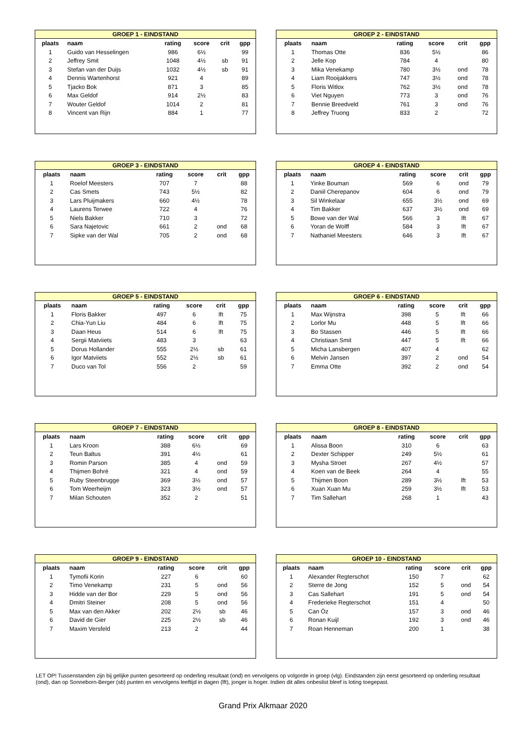| GROEP 1 - EINDSTAND | | | | | |
| --- | --- | --- | --- | --- | --- |
| plaats | naam | rating | score | crit | gpp |
| 1 | Guido van Hesselingen | 986 | 6½ | | 99 |
| 2 | Jeffrey Smit | 1048 | 4½ | sb | 91 |
| 3 | Stefan van der Duijs | 1032 | 4½ | sb | 91 |
| 4 | Dennis Wartenhorst | 921 | 4 | | 89 |
| 5 | Tjacko Bok | 871 | 3 | | 85 |
| 6 | Max Geldof | 914 | 2½ | | 83 |
| 7 | Wouter Geldof | 1014 | 2 | | 81 |
| 8 | Vincent van Rijn | 884 | 1 | | 77 |
| GROEP 2 - EINDSTAND | | | | | |
| --- | --- | --- | --- | --- | --- |
| plaats | naam | rating | score | crit | gpp |
| 1 | Thomas Otte | 836 | 5½ | | 86 |
| 2 | Jelle Kop | 784 | 4 | | 80 |
| 3 | Mika Venekamp | 780 | 3½ | ond | 78 |
| 4 | Liam Rooijakkers | 747 | 3½ | ond | 78 |
| 5 | Floris Witlox | 762 | 3½ | ond | 78 |
| 6 | Viet Nguyen | 773 | 3 | ond | 76 |
| 7 | Bennie Breedveld | 761 | 3 | ond | 76 |
| 8 | Jeffrey Truong | 833 | 2 | | 72 |
| GROEP 3 - EINDSTAND | | | | | |
| --- | --- | --- | --- | --- | --- |
| plaats | naam | rating | score | crit | gpp |
| 1 | Roelof Meesters | 707 | 7 | | 88 |
| 2 | Cas Smets | 743 | 5½ | | 82 |
| 3 | Lars Pluijmakers | 660 | 4½ | | 78 |
| 4 | Laurens Terwee | 722 | 4 | | 76 |
| 5 | Niels Bakker | 710 | 3 | | 72 |
| 6 | Sara Najetovic | 661 | 2 | ond | 68 |
| 7 | Sipke van der Wal | 705 | 2 | ond | 68 |
| GROEP 4 - EINDSTAND | | | | | |
| --- | --- | --- | --- | --- | --- |
| plaats | naam | rating | score | crit | gpp |
| 1 | Yinke Bouman | 569 | 6 | ond | 79 |
| 2 | Daniil Cherepanov | 604 | 6 | ond | 79 |
| 3 | Sil Winkelaar | 655 | 3½ | ond | 69 |
| 4 | Tim Bakker | 637 | 3½ | ond | 69 |
| 5 | Bowe van der Wal | 566 | 3 | lft | 67 |
| 6 | Yoran de Wolff | 584 | 3 | lft | 67 |
| 7 | Nathaniel Meesters | 646 | 3 | lft | 67 |
| GROEP 5 - EINDSTAND | | | | | |
| --- | --- | --- | --- | --- | --- |
| plaats | naam | rating | score | crit | gpp |
| 1 | Floris Bakker | 497 | 6 | lft | 75 |
| 2 | Chia-Yun Liu | 484 | 6 | lft | 75 |
| 3 | Daan Heus | 514 | 6 | lft | 75 |
| 4 | Sergii Matviiets | 483 | 3 | | 63 |
| 5 | Dorus Hollander | 555 | 2½ | sb | 61 |
| 6 | Igor Matviiets | 552 | 2½ | sb | 61 |
| 7 | Duco van Tol | 556 | 2 | | 59 |
| GROEP 6 - EINDSTAND | | | | | |
| --- | --- | --- | --- | --- | --- |
| plaats | naam | rating | score | crit | gpp |
| 1 | Max Wijnstra | 398 | 5 | lft | 66 |
| 2 | Lorlor Mu | 448 | 5 | lft | 66 |
| 3 | Bo Stassen | 446 | 5 | lft | 66 |
| 4 | Christiaan Smit | 447 | 5 | lft | 66 |
| 5 | Micha Lansbergen | 407 | 4 | | 62 |
| 6 | Melvin Jansen | 397 | 2 | ond | 54 |
| 7 | Emma Otte | 392 | 2 | ond | 54 |
| GROEP 7 - EINDSTAND | | | | | |
| --- | --- | --- | --- | --- | --- |
| plaats | naam | rating | score | crit | gpp |
| 1 | Lars Kroon | 388 | 6½ | | 69 |
| 2 | Teun Baltus | 391 | 4½ | | 61 |
| 3 | Romin Parson | 385 | 4 | ond | 59 |
| 4 | Thijmen Bohré | 321 | 4 | ond | 59 |
| 5 | Ruby Steenbrugge | 369 | 3½ | ond | 57 |
| 6 | Tom Weerheijm | 323 | 3½ | ond | 57 |
| 7 | Milan Schouten | 352 | 2 | | 51 |
| GROEP 8 - EINDSTAND | | | | | |
| --- | --- | --- | --- | --- | --- |
| plaats | naam | rating | score | crit | gpp |
| 1 | Alissa Boon | 310 | 6 | | 63 |
| 2 | Dexter Schipper | 249 | 5½ | | 61 |
| 3 | Mysha Stroet | 267 | 4½ | | 57 |
| 4 | Koen van de Beek | 264 | 4 | | 55 |
| 5 | Thijmen Boon | 289 | 3½ | lft | 53 |
| 6 | Xuan Xuan Mu | 259 | 3½ | lft | 53 |
| 7 | Tim Sallehart | 268 | 1 | | 43 |
| GROEP 9 - EINDSTAND | | | | | |
| --- | --- | --- | --- | --- | --- |
| plaats | naam | rating | score | crit | gpp |
| 1 | Tymofii Korin | 227 | 6 | | 60 |
| 2 | Timo Venekamp | 231 | 5 | ond | 56 |
| 3 | Hidde van der Bor | 229 | 5 | ond | 56 |
| 4 | Dmitri Steiner | 208 | 5 | ond | 56 |
| 5 | Max van den Akker | 202 | 2½ | sb | 46 |
| 6 | David de Gier | 225 | 2½ | sb | 46 |
| 7 | Maxim Versfeld | 213 | 2 | | 44 |
| GROEP 10 - EINDSTAND | | | | | |
| --- | --- | --- | --- | --- | --- |
| plaats | naam | rating | score | crit | gpp |
| 1 | Alexander Regterschot | 150 | 7 | | 62 |
| 2 | Sterre de Jong | 152 | 5 | ond | 54 |
| 3 | Cas Sallehart | 191 | 5 | ond | 54 |
| 4 | Frederieke Regterschot | 151 | 4 | | 50 |
| 5 | Can Öz | 157 | 3 | ond | 46 |
| 6 | Ronan Kuijl | 192 | 3 | ond | 46 |
| 7 | Roan Henneman | 200 | 1 | | 38 |
LET OP! Tussenstanden zijn bij gelijke punten gesorteerd op onderling resultaat (ond) en vervolgens op volgorde in groep (vlg). Eindstanden zijn eerst gesorteerd op onderling resultaat (ond), dan op Sonneborn-Berger (sb) punten en vervolgens leeftijd in dagen (lft), jonger is hoger. Indien dit alles onbeslist bleef is loting toegepast.
Grand Prix Alkmaar 2020